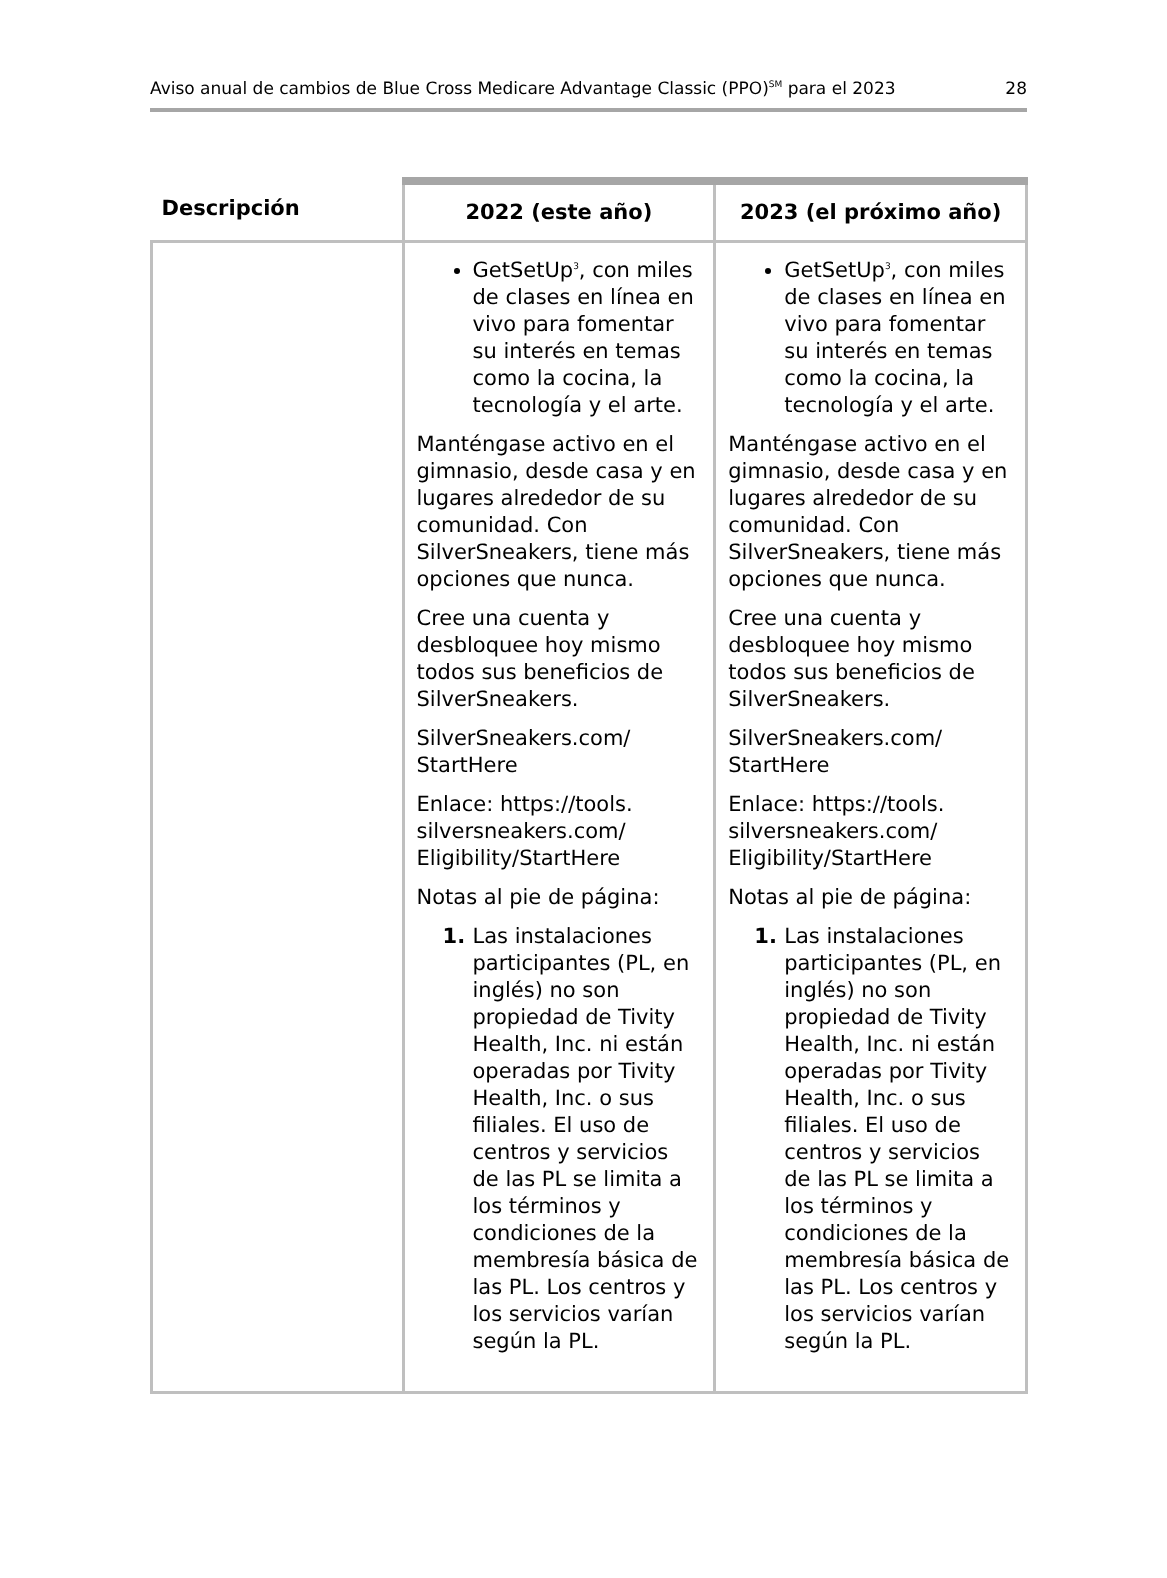Aviso anual de cambios de Blue Cross Medicare Advantage Classic (PPO)<sup>SM</sup> para el 2023 28
| Descripción | 2022 (este año) | 2023 (el próximo año) |
| --- | --- | --- |
| | GetSetUp<sup>3</sup>, con miles de clases en línea en vivo para fomentar su interés en temas como la cocina, la tecnología y el arte. Manténgase activo en el gimnasio, desde casa y en lugares alrededor de su comunidad. Con SilverSneakers, tiene más opciones que nunca. Cree una cuenta y desbloquee hoy mismo todos sus beneficios de SilverSneakers. SilverSneakers.com/ StartHere Enlace: https://tools. silversneakers.com/ Eligibility/StartHere Notas al pie de página: Las instalaciones participantes (PL, en inglés) no son propiedad de Tivity Health, Inc. ni están operadas por Tivity Health, Inc. o sus filiales. El uso de centros y servicios de las PL se limita a los términos y condiciones de la membresía básica de las PL. Los centros y los servicios varían según la PL. | GetSetUp<sup>3</sup>, con miles de clases en línea en vivo para fomentar su interés en temas como la cocina, la tecnología y el arte. Manténgase activo en el gimnasio, desde casa y en lugares alrededor de su comunidad. Con SilverSneakers, tiene más opciones que nunca. Cree una cuenta y desbloquee hoy mismo todos sus beneficios de SilverSneakers. SilverSneakers.com/ StartHere Enlace: https://tools. silversneakers.com/ Eligibility/StartHere Notas al pie de página: Las instalaciones participantes (PL, en inglés) no son propiedad de Tivity Health, Inc. ni están operadas por Tivity Health, Inc. o sus filiales. El uso de centros y servicios de las PL se limita a los términos y condiciones de la membresía básica de las PL. Los centros y los servicios varían según la PL. |